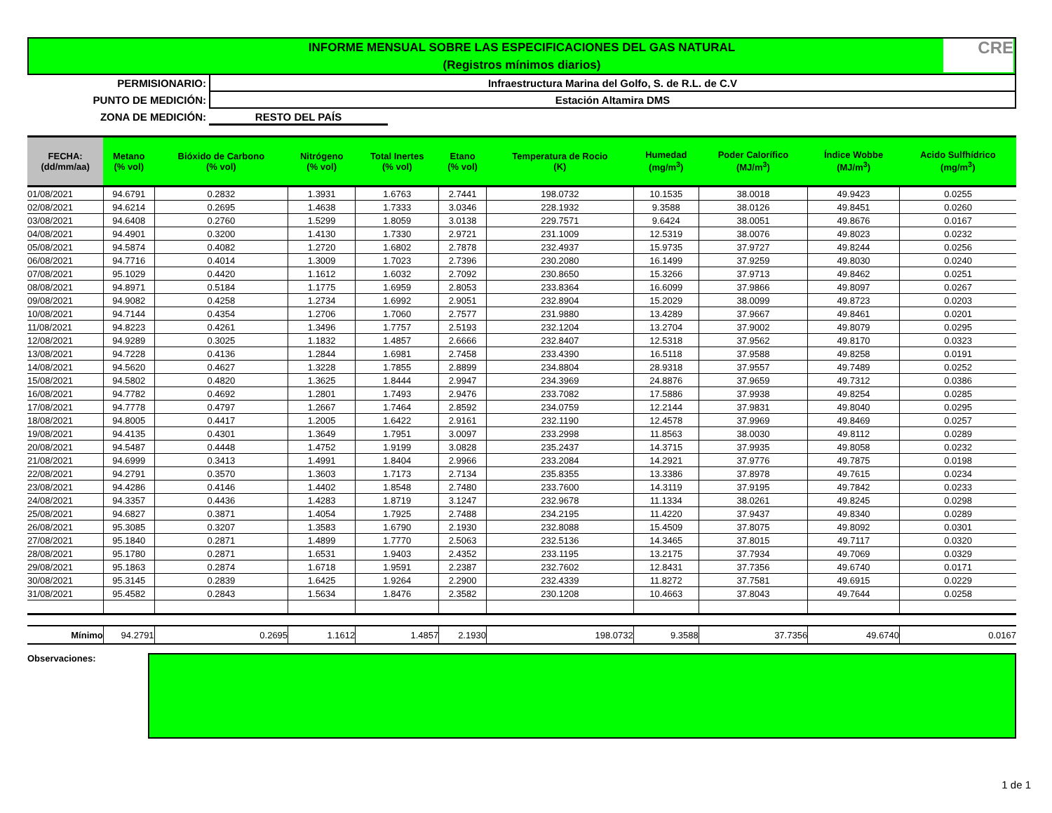INFORME MENSUAL SOBRE LAS ESPECIFICACIONES DEL GAS NATURAL
(Registros mínimos diarios)
CRE
PERMISIONARIO: Infraestructura Marina del Golfo, S. de R.L. de C.V
PUNTO DE MEDICIÓN: Estación Altamira DMS
ZONA DE MEDICIÓN: RESTO DEL PAÍS
| FECHA: (dd/mm/aa) | Metano (% vol) | Bióxido de Carbono (% vol) | Nitrógeno (% vol) | Total Inertes (% vol) | Etano (% vol) | Temperatura de Rocio (K) | Humedad (mg/m<sup>3</sup>) | Poder Calorífico (MJ/m<sup>3</sup>) | Índice Wobbe (MJ/m<sup>3</sup>) | Acido Sulfhídrico (mg/m<sup>3</sup>) |
| --- | --- | --- | --- | --- | --- | --- | --- | --- | --- | --- |
| 01/08/2021 | 94.6791 | 0.2832 | 1.3931 | 1.6763 | 2.7441 | 198.0732 | 10.1535 | 38.0018 | 49.9423 | 0.0255 |
| 02/08/2021 | 94.6214 | 0.2695 | 1.4638 | 1.7333 | 3.0346 | 228.1932 | 9.3588 | 38.0126 | 49.8451 | 0.0260 |
| 03/08/2021 | 94.6408 | 0.2760 | 1.5299 | 1.8059 | 3.0138 | 229.7571 | 9.6424 | 38.0051 | 49.8676 | 0.0167 |
| 04/08/2021 | 94.4901 | 0.3200 | 1.4130 | 1.7330 | 2.9721 | 231.1009 | 12.5319 | 38.0076 | 49.8023 | 0.0232 |
| 05/08/2021 | 94.5874 | 0.4082 | 1.2720 | 1.6802 | 2.7878 | 232.4937 | 15.9735 | 37.9727 | 49.8244 | 0.0256 |
| 06/08/2021 | 94.7716 | 0.4014 | 1.3009 | 1.7023 | 2.7396 | 230.2080 | 16.1499 | 37.9259 | 49.8030 | 0.0240 |
| 07/08/2021 | 95.1029 | 0.4420 | 1.1612 | 1.6032 | 2.7092 | 230.8650 | 15.3266 | 37.9713 | 49.8462 | 0.0251 |
| 08/08/2021 | 94.8971 | 0.5184 | 1.1775 | 1.6959 | 2.8053 | 233.8364 | 16.6099 | 37.9866 | 49.8097 | 0.0267 |
| 09/08/2021 | 94.9082 | 0.4258 | 1.2734 | 1.6992 | 2.9051 | 232.8904 | 15.2029 | 38.0099 | 49.8723 | 0.0203 |
| 10/08/2021 | 94.7144 | 0.4354 | 1.2706 | 1.7060 | 2.7577 | 231.9880 | 13.4289 | 37.9667 | 49.8461 | 0.0201 |
| 11/08/2021 | 94.8223 | 0.4261 | 1.3496 | 1.7757 | 2.5193 | 232.1204 | 13.2704 | 37.9002 | 49.8079 | 0.0295 |
| 12/08/2021 | 94.9289 | 0.3025 | 1.1832 | 1.4857 | 2.6666 | 232.8407 | 12.5318 | 37.9562 | 49.8170 | 0.0323 |
| 13/08/2021 | 94.7228 | 0.4136 | 1.2844 | 1.6981 | 2.7458 | 233.4390 | 16.5118 | 37.9588 | 49.8258 | 0.0191 |
| 14/08/2021 | 94.5620 | 0.4627 | 1.3228 | 1.7855 | 2.8899 | 234.8804 | 28.9318 | 37.9557 | 49.7489 | 0.0252 |
| 15/08/2021 | 94.5802 | 0.4820 | 1.3625 | 1.8444 | 2.9947 | 234.3969 | 24.8876 | 37.9659 | 49.7312 | 0.0386 |
| 16/08/2021 | 94.7782 | 0.4692 | 1.2801 | 1.7493 | 2.9476 | 233.7082 | 17.5886 | 37.9938 | 49.8254 | 0.0285 |
| 17/08/2021 | 94.7778 | 0.4797 | 1.2667 | 1.7464 | 2.8592 | 234.0759 | 12.2144 | 37.9831 | 49.8040 | 0.0295 |
| 18/08/2021 | 94.8005 | 0.4417 | 1.2005 | 1.6422 | 2.9161 | 232.1190 | 12.4578 | 37.9969 | 49.8469 | 0.0257 |
| 19/08/2021 | 94.4135 | 0.4301 | 1.3649 | 1.7951 | 3.0097 | 233.2998 | 11.8563 | 38.0030 | 49.8112 | 0.0289 |
| 20/08/2021 | 94.5487 | 0.4448 | 1.4752 | 1.9199 | 3.0828 | 235.2437 | 14.3715 | 37.9935 | 49.8058 | 0.0232 |
| 21/08/2021 | 94.6999 | 0.3413 | 1.4991 | 1.8404 | 2.9966 | 233.2084 | 14.2921 | 37.9776 | 49.7875 | 0.0198 |
| 22/08/2021 | 94.2791 | 0.3570 | 1.3603 | 1.7173 | 2.7134 | 235.8355 | 13.3386 | 37.8978 | 49.7615 | 0.0234 |
| 23/08/2021 | 94.4286 | 0.4146 | 1.4402 | 1.8548 | 2.7480 | 233.7600 | 14.3119 | 37.9195 | 49.7842 | 0.0233 |
| 24/08/2021 | 94.3357 | 0.4436 | 1.4283 | 1.8719 | 3.1247 | 232.9678 | 11.1334 | 38.0261 | 49.8245 | 0.0298 |
| 25/08/2021 | 94.6827 | 0.3871 | 1.4054 | 1.7925 | 2.7488 | 234.2195 | 11.4220 | 37.9437 | 49.8340 | 0.0289 |
| 26/08/2021 | 95.3085 | 0.3207 | 1.3583 | 1.6790 | 2.1930 | 232.8088 | 15.4509 | 37.8075 | 49.8092 | 0.0301 |
| 27/08/2021 | 95.1840 | 0.2871 | 1.4899 | 1.7770 | 2.5063 | 232.5136 | 14.3465 | 37.8015 | 49.7117 | 0.0320 |
| 28/08/2021 | 95.1780 | 0.2871 | 1.6531 | 1.9403 | 2.4352 | 233.1195 | 13.2175 | 37.7934 | 49.7069 | 0.0329 |
| 29/08/2021 | 95.1863 | 0.2874 | 1.6718 | 1.9591 | 2.2387 | 232.7602 | 12.8431 | 37.7356 | 49.6740 | 0.0171 |
| 30/08/2021 | 95.3145 | 0.2839 | 1.6425 | 1.9264 | 2.2900 | 232.4339 | 11.8272 | 37.7581 | 49.6915 | 0.0229 |
| 31/08/2021 | 95.4582 | 0.2843 | 1.5634 | 1.8476 | 2.3582 | 230.1208 | 10.4663 | 37.8043 | 49.7644 | 0.0258 |
| Mínimo | 94.2791 | 0.2695 | 1.1612 | 1.4857 | 2.1930 | 198.0732 | 9.3588 | 37.7356 | 49.6740 | 0.0167 |
Observaciones:
1 de 1